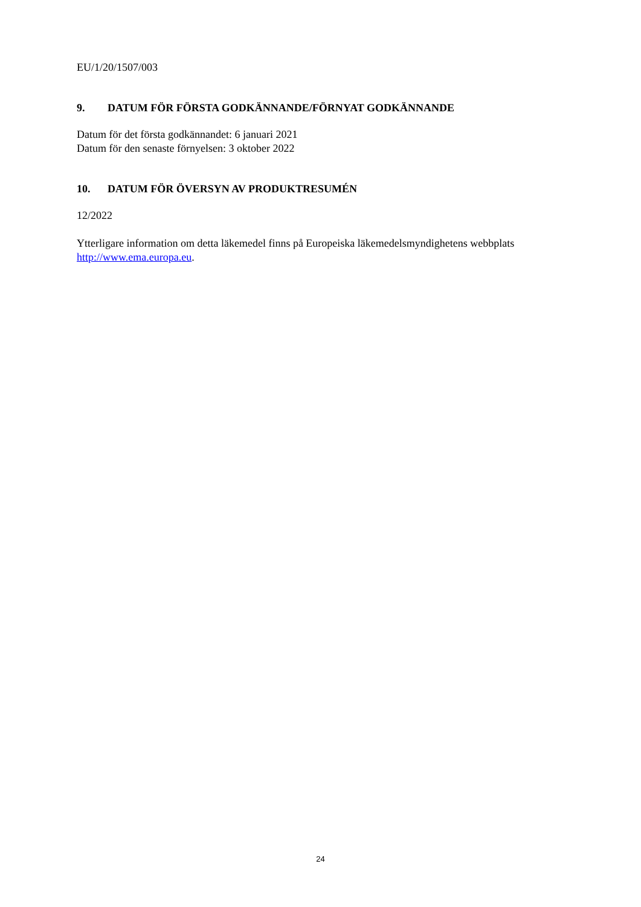EU/1/20/1507/003
9. DATUM FÖR FÖRSTA GODKÄNNANDE/FÖRNYAT GODKÄNNANDE
Datum för det första godkännandet: 6 januari 2021
Datum för den senaste förnyelsen: 3 oktober 2022
10. DATUM FÖR ÖVERSYN AV PRODUKTRESUMÉN
12/2022
Ytterligare information om detta läkemedel finns på Europeiska läkemedelsmyndighetens webbplats http://www.ema.europa.eu.
24